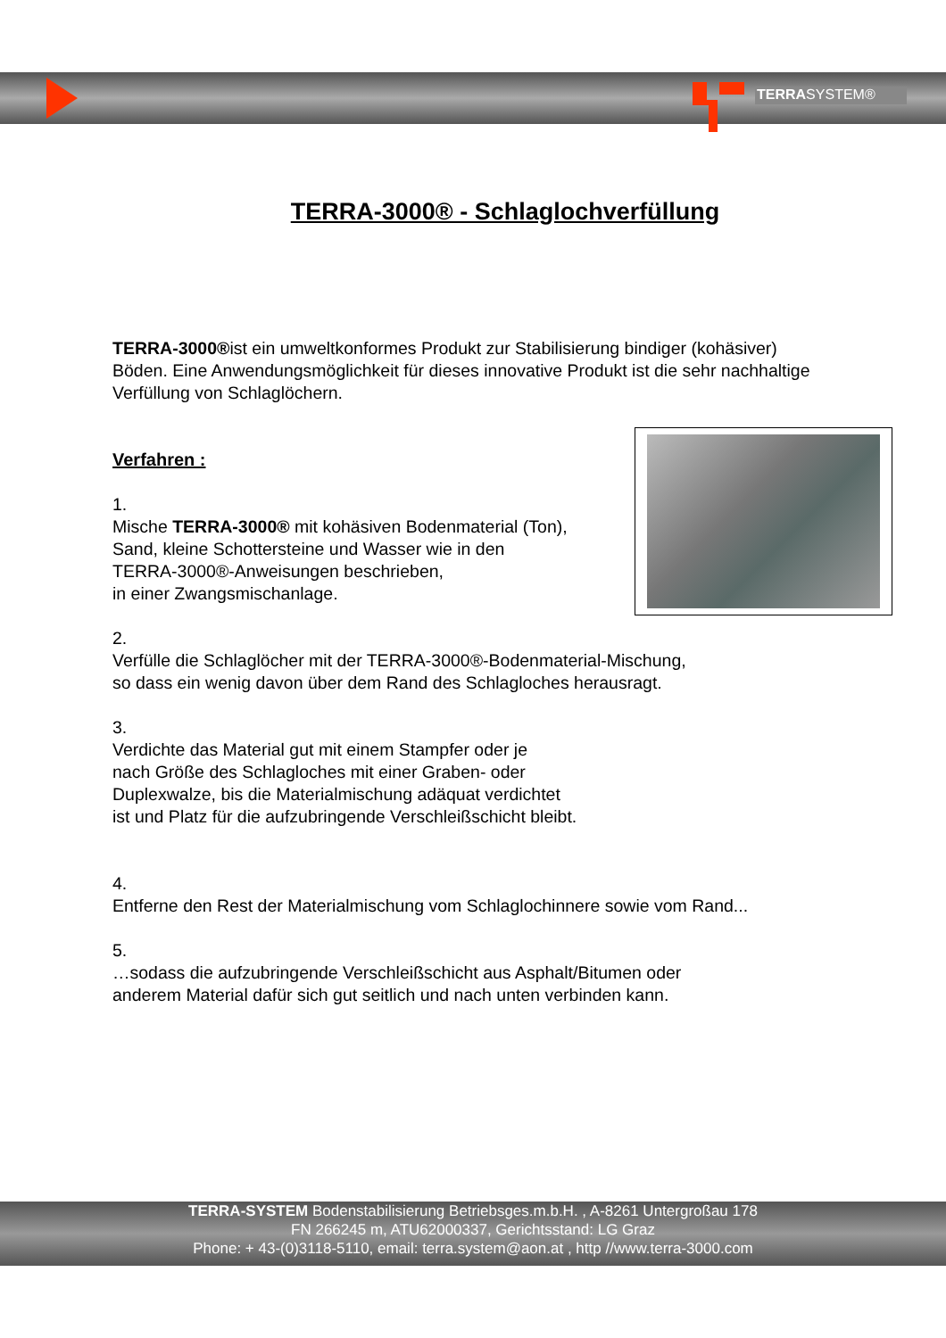TERRASYSTEM®
TERRA-3000® - Schlaglochverfüllung
TERRA-3000®ist ein umweltkonformes Produkt zur Stabilisierung bindiger (kohäsiver) Böden. Eine Anwendungsmöglichkeit für dieses innovative Produkt ist die sehr nachhaltige Verfüllung von Schlaglöchern.
Verfahren :
1.
Mische TERRA-3000® mit kohäsiven Bodenmaterial (Ton),
Sand, kleine Schottersteine und Wasser wie in den
TERRA-3000®-Anweisungen beschrieben,
in einer Zwangsmischanlage.
2.
Verfülle die Schlaglöcher mit der TERRA-3000®-Bodenmaterial-Mischung,
so dass ein wenig davon über dem Rand des Schlagloches herausragt.
3.
Verdichte das Material gut mit einem Stampfer oder je
nach Größe des Schlagloches mit einer Graben- oder
Duplexwalze, bis die Materialmischung adäquat verdichtet
ist und Platz für die aufzubringende Verschleißschicht bleibt.
4.
Entferne den Rest der Materialmischung vom Schlaglochinnere sowie vom Rand...
5.
…sodass die aufzubringende Verschleißschicht aus Asphalt/Bitumen oder
anderem Material dafür sich gut seitlich und nach unten verbinden kann.
TERRA-SYSTEM Bodenstabilisierung Betriebsges.m.b.H. , A-8261 Untergroßau 178
FN 266245 m, ATU62000337, Gerichtsstand: LG Graz
Phone: + 43-(0)3118-5110, email: terra.system@aon.at , http //www.terra-3000.com